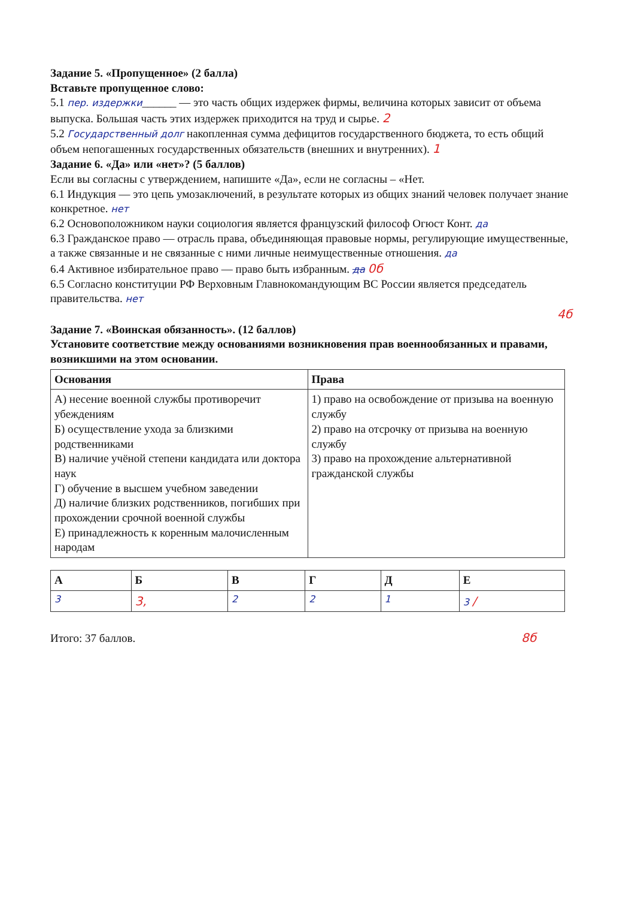Задание 5. «Пропущенное» (2 балла)
Вставьте пропущенное слово:
5.1 пер. издержки______ — это часть общих издержек фирмы, величина которых зависит от объема выпуска. Большая часть этих издержек приходится на труд и сырье. 2
5.2 Государственный долг накопленная сумма дефицитов государственного бюджета, то есть общий объем непогашенных государственных обязательств (внешних и внутренних). 1
Задание 6. «Да» или «нет»? (5 баллов)
Если вы согласны с утверждением, напишите «Да», если не согласны – «Нет.
6.1 Индукция — это цепь умозаключений, в результате которых из общих знаний человек получает знание конкретное. нет
6.2 Основоположником науки социология является французский философ Огюст Конт. да
6.3 Гражданское право — отрасль права, объединяющая правовые нормы, регулирующие имущественные, а также связанные и не связанные с ними личные неимущественные отношения. да
6.4 Активное избирательное право — право быть избранным. да 0б
6.5 Согласно конституции РФ Верховным Главнокомандующим ВС России является председатель правительства. нет
4б
Задание 7. «Воинская обязанность». (12 баллов)
Установите соответствие между основаниями возникновения прав военнообязанных и правами, возникшими на этом основании.
| Основания | Права |
| --- | --- |
| А) несение военной службы противоречит убеждениям Б) осуществление ухода за близкими родственниками В) наличие учёной степени кандидата или доктора наук Г) обучение в высшем учебном заведении Д) наличие близких родственников, погибших при прохождении срочной военной службы Е) принадлежность к коренным малочисленным народам | 1) право на освобождение от призыва на военную службу 2) право на отсрочку от призыва на военную службу 3) право на прохождение альтернативной гражданской службы |
| А | Б | В | Г | Д | Е |
| --- | --- | --- | --- | --- | --- |
| 3 | 3, | 2 | 2 | 1 | 3 / |
Итого: 37 баллов. 8б